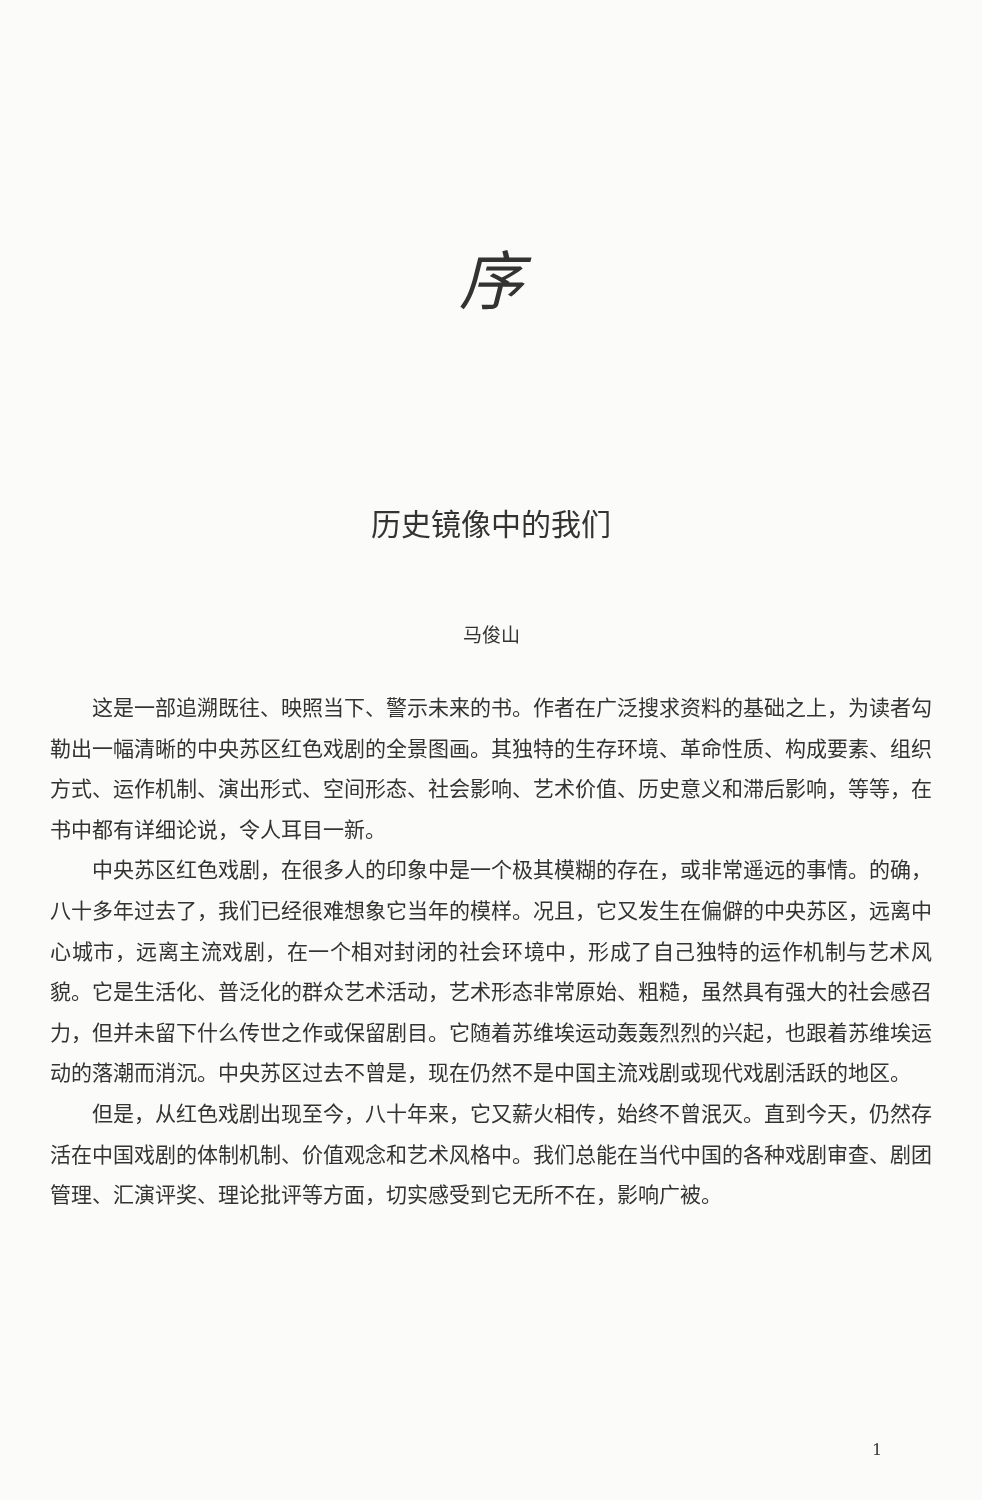序
历史镜像中的我们
马俊山
这是一部追溯既往、映照当下、警示未来的书。作者在广泛搜求资料的基础之上，为读者勾勒出一幅清晰的中央苏区红色戏剧的全景图画。其独特的生存环境、革命性质、构成要素、组织方式、运作机制、演出形式、空间形态、社会影响、艺术价值、历史意义和滞后影响，等等，在书中都有详细论说，令人耳目一新。
中央苏区红色戏剧，在很多人的印象中是一个极其模糊的存在，或非常遥远的事情。的确，八十多年过去了，我们已经很难想象它当年的模样。况且，它又发生在偏僻的中央苏区，远离中心城市，远离主流戏剧，在一个相对封闭的社会环境中，形成了自己独特的运作机制与艺术风貌。它是生活化、普泛化的群众艺术活动，艺术形态非常原始、粗糙，虽然具有强大的社会感召力，但并未留下什么传世之作或保留剧目。它随着苏维埃运动轰轰烈烈的兴起，也跟着苏维埃运动的落潮而消沉。中央苏区过去不曾是，现在仍然不是中国主流戏剧或现代戏剧活跃的地区。
但是，从红色戏剧出现至今，八十年来，它又薪火相传，始终不曾泯灭。直到今天，仍然存活在中国戏剧的体制机制、价值观念和艺术风格中。我们总能在当代中国的各种戏剧审查、剧团管理、汇演评奖、理论批评等方面，切实感受到它无所不在，影响广被。
1